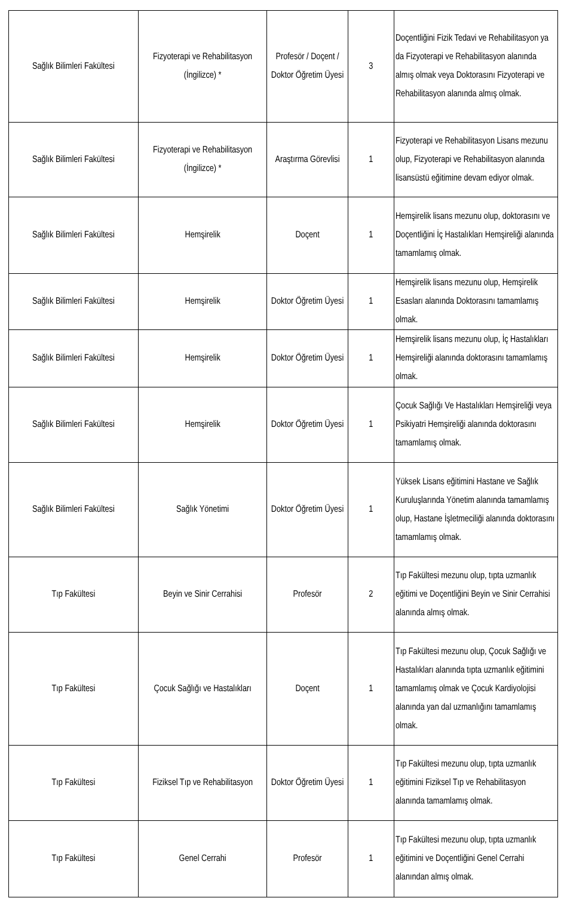| Sağlık Bilimleri Fakültesi | Fizyoterapi ve Rehabilitasyon (İngilizce) * | Profesör / Doçent / Doktor Öğretim Üyesi | 3 | Doçentliğini Fizik Tedavi ve Rehabilitasyon ya da Fizyoterapi ve Rehabilitasyon alanında almış olmak veya Doktorasını Fizyoterapi ve Rehabilitasyon alanında almış olmak. |
| Sağlık Bilimleri Fakültesi | Fizyoterapi ve Rehabilitasyon (İngilizce) * | Araştırma Görevlisi | 1 | Fizyoterapi ve Rehabilitasyon Lisans mezunu olup, Fizyoterapi ve Rehabilitasyon alanında lisansüstü eğitimine devam ediyor olmak. |
| Sağlık Bilimleri Fakültesi | Hemşirelik | Doçent | 1 | Hemşirelik lisans mezunu olup, doktorasını ve Doçentliğini İç Hastalıkları Hemşireliği alanında tamamlamış olmak. |
| Sağlık Bilimleri Fakültesi | Hemşirelik | Doktor Öğretim Üyesi | 1 | Hemşirelik lisans mezunu olup, Hemşirelik Esasları alanında Doktorasını tamamlamış olmak. |
| Sağlık Bilimleri Fakültesi | Hemşirelik | Doktor Öğretim Üyesi | 1 | Hemşirelik lisans mezunu olup, İç Hastalıkları Hemşireliği alanında doktorasını tamamlamış olmak. |
| Sağlık Bilimleri Fakültesi | Hemşirelik | Doktor Öğretim Üyesi | 1 | Çocuk Sağlığı Ve Hastalıkları Hemşireliği veya Psikiyatri Hemşireliği alanında doktorasını tamamlamış olmak. |
| Sağlık Bilimleri Fakültesi | Sağlık Yönetimi | Doktor Öğretim Üyesi | 1 | Yüksek Lisans eğitimini Hastane ve Sağlık Kuruluşlarında Yönetim alanında tamamlamış olup, Hastane İşletmeciliği alanında doktorasını tamamlamış olmak. |
| Tıp Fakültesi | Beyin ve Sinir Cerrahisi | Profesör | 2 | Tıp Fakültesi mezunu olup, tıpta uzmanlık eğitimi ve Doçentliğini Beyin ve Sinir Cerrahisi alanında almış olmak. |
| Tıp Fakültesi | Çocuk Sağlığı ve Hastalıkları | Doçent | 1 | Tıp Fakültesi mezunu olup, Çocuk Sağlığı ve Hastalıkları alanında tıpta uzmanlık eğitimini tamamlamış olmak ve Çocuk Kardiyolojisi alanında yan dal uzmanlığını tamamlamış olmak. |
| Tıp Fakültesi | Fiziksel Tıp ve Rehabilitasyon | Doktor Öğretim Üyesi | 1 | Tıp Fakültesi mezunu olup, tıpta uzmanlık eğitimini Fiziksel Tıp ve Rehabilitasyon alanında tamamlamış olmak. |
| Tıp Fakültesi | Genel Cerrahi | Profesör | 1 | Tıp Fakültesi mezunu olup, tıpta uzmanlık eğitimini ve Doçentliğini Genel Cerrahi alanından almış olmak. |